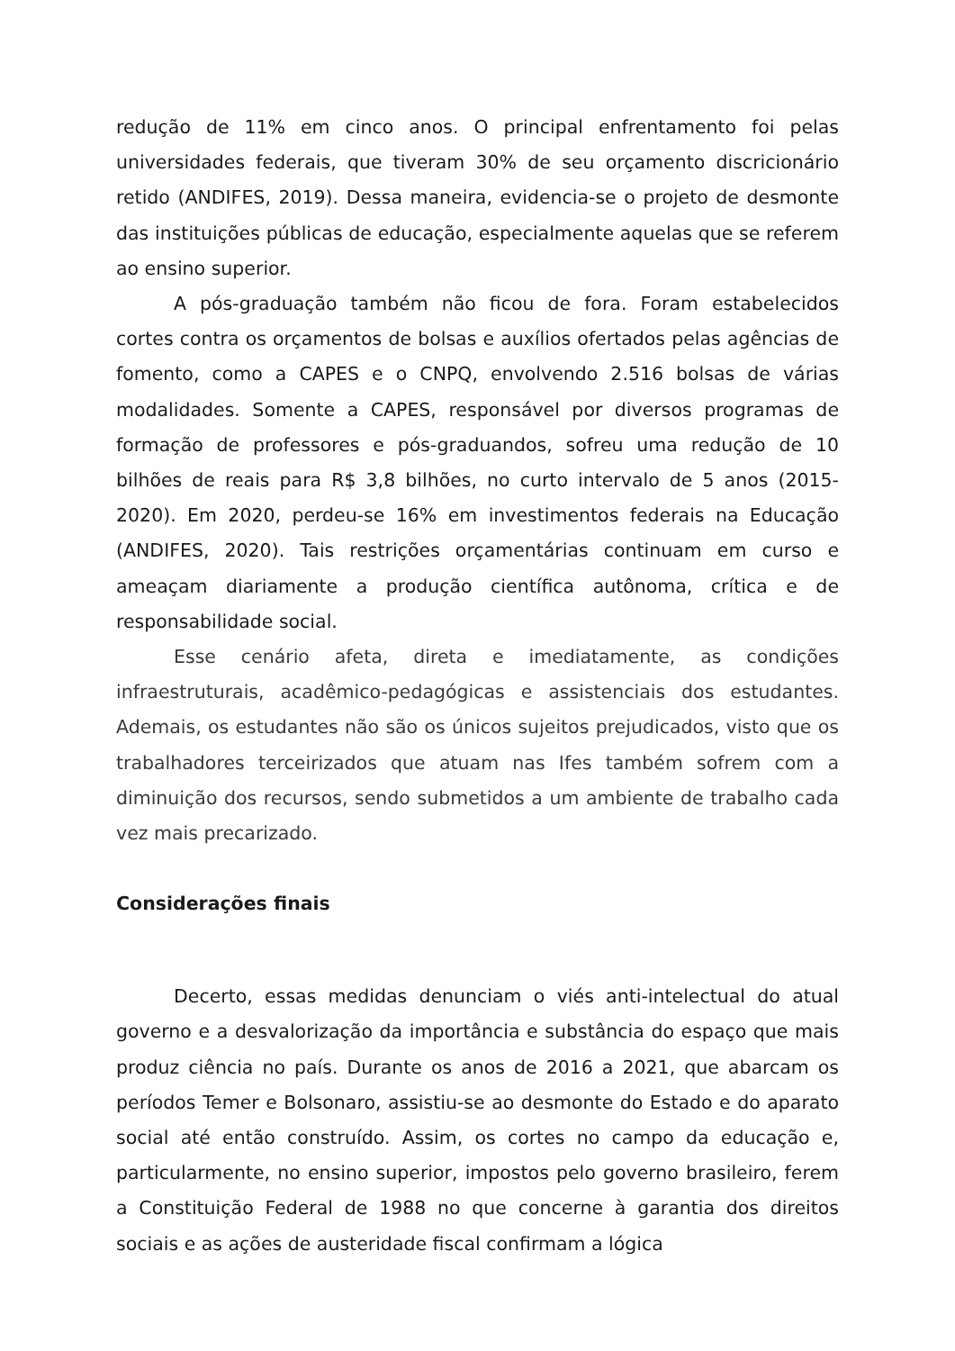redução de 11% em cinco anos. O principal enfrentamento foi pelas universidades federais, que tiveram 30% de seu orçamento discricionário retido (ANDIFES, 2019). Dessa maneira, evidencia-se o projeto de desmonte das instituições públicas de educação, especialmente aquelas que se referem ao ensino superior.
A pós-graduação também não ficou de fora. Foram estabelecidos cortes contra os orçamentos de bolsas e auxílios ofertados pelas agências de fomento, como a CAPES e o CNPQ, envolvendo 2.516 bolsas de várias modalidades. Somente a CAPES, responsável por diversos programas de formação de professores e pós-graduandos, sofreu uma redução de 10 bilhões de reais para R$ 3,8 bilhões, no curto intervalo de 5 anos (2015-2020). Em 2020, perdeu-se 16% em investimentos federais na Educação (ANDIFES, 2020). Tais restrições orçamentárias continuam em curso e ameaçam diariamente a produção científica autônoma, crítica e de responsabilidade social.
Esse cenário afeta, direta e imediatamente, as condições infraestruturais, acadêmico-pedagógicas e assistenciais dos estudantes. Ademais, os estudantes não são os únicos sujeitos prejudicados, visto que os trabalhadores terceirizados que atuam nas Ifes também sofrem com a diminuição dos recursos, sendo submetidos a um ambiente de trabalho cada vez mais precarizado.
Considerações finais
Decerto, essas medidas denunciam o viés anti-intelectual do atual governo e a desvalorização da importância e substância do espaço que mais produz ciência no país. Durante os anos de 2016 a 2021, que abarcam os períodos Temer e Bolsonaro, assistiu-se ao desmonte do Estado e do aparato social até então construído. Assim, os cortes no campo da educação e, particularmente, no ensino superior, impostos pelo governo brasileiro, ferem a Constituição Federal de 1988 no que concerne à garantia dos direitos sociais e as ações de austeridade fiscal confirmam a lógica